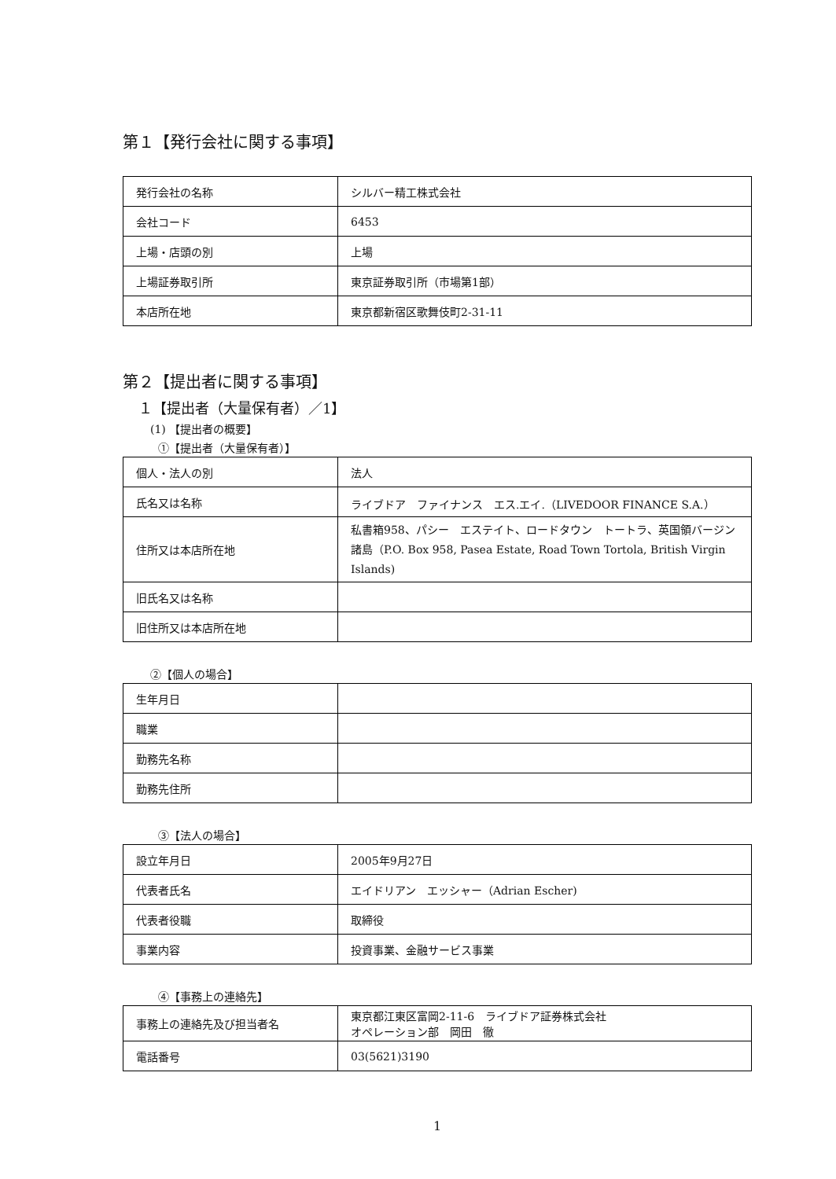第１【発行会社に関する事項】
| 発行会社の名称 | シルバー精工株式会社 |
| 会社コード | 6453 |
| 上場・店頭の別 | 上場 |
| 上場証券取引所 | 東京証券取引所（市場第1部） |
| 本店所在地 | 東京都新宿区歌舞伎町2-31-11 |
第２【提出者に関する事項】
１【提出者（大量保有者）／1】
(1) 【提出者の概要】
①【提出者（大量保有者）】
| 個人・法人の別 | 法人 |
| 氏名又は名称 | ライブドア ファイナンス エス.エイ.（LIVEDOOR FINANCE S.A.） |
| 住所又は本店所在地 | 私書箱958、パシー エステイト、ロードタウン トートラ、英国領バージン諸島（P.O. Box 958, Pasea Estate, Road Town Tortola, British Virgin Islands) |
| 旧氏名又は名称 | |
| 旧住所又は本店所在地 | |
②【個人の場合】
| 生年月日 | |
| 職業 | |
| 勤務先名称 | |
| 勤務先住所 | |
③【法人の場合】
| 設立年月日 | 2005年9月27日 |
| 代表者氏名 | エイドリアン エッシャー（Adrian Escher) |
| 代表者役職 | 取締役 |
| 事業内容 | 投資事業、金融サービス事業 |
④【事務上の連絡先】
| 事務上の連絡先及び担当者名 | 東京都江東区富岡2-11-6 ライブドア証券株式会社 オペレーション部 岡田 徹 |
| 電話番号 | 03(5621)3190 |
1